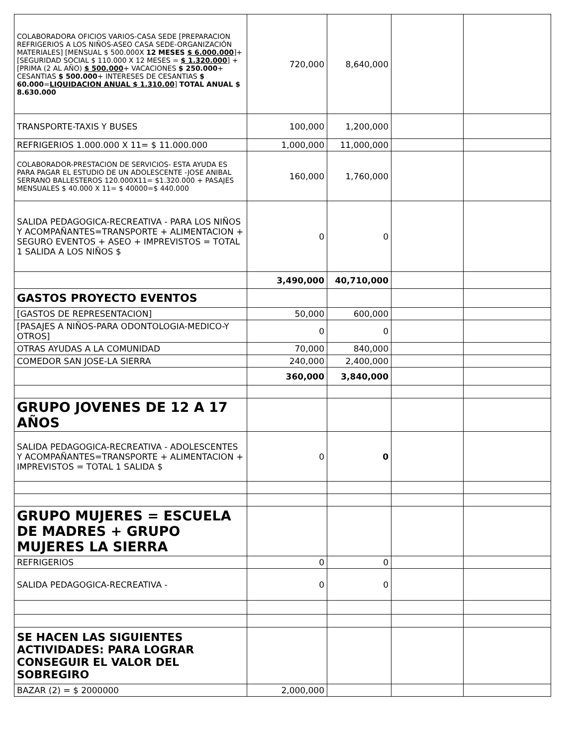| COLABORADORA OFICIOS VARIOS-CASA SEDE [PREPARACION REFRIGERIOS A LOS NIÑOS-ASEO CASA SEDE-ORGANIZACIÓN MATERIALES] [MENSUAL $ 500.000X 12 MESES $ 6.000.000 ]+[SEGURIDAD SOCIAL $ 110.000 X 12 MESES = $ 1.320.000 ] +[PRIMA (2 AL AÑO) $ 500.000 + VACACIONES $ 250.000 + CESANTIAS $ 500.000 + INTERESES DE CESANTIAS $ 60.000 = LIQUIDACION ANUAL $ 1.310.00 ] TOTAL ANUAL $ 8.630.000 | 720,000 | 8,640,000 | | |
| TRANSPORTE-TAXIS Y BUSES | 100,000 | 1,200,000 | | |
| REFRIGERIOS 1.000.000 X 11= $ 11.000.000 | 1,000,000 | 11,000,000 | | |
| COLABORADOR-PRESTACION DE SERVICIOS- ESTA AYUDA ES PARA PAGAR EL ESTUDIO DE UN ADOLESCENTE -JOSE ANIBAL SERRANO BALLESTEROS 120.000X11= $1.320.000 + PASAJES MENSUALES $ 40.000 X 11= $ 40000=$ 440.000 | 160,000 | 1,760,000 | | |
| SALIDA PEDAGOGICA-RECREATIVA - PARA LOS NIÑOS Y ACOMPAÑANTES=TRANSPORTE + ALIMENTACION + SEGURO EVENTOS + ASEO + IMPREVISTOS = TOTAL 1 SALIDA A LOS NIÑOS $ | 0 | 0 | | |
| | 3,490,000 | 40,710,000 | | |
| GASTOS PROYECTO EVENTOS | | | | |
| [GASTOS DE REPRESENTACION] | 50,000 | 600,000 | | |
| [PASAJES A NIÑOS-PARA ODONTOLOGIA-MEDICO-Y OTROS] | 0 | 0 | | |
| OTRAS AYUDAS A LA COMUNIDAD | 70,000 | 840,000 | | |
| COMEDOR SAN JOSE-LA SIERRA | 240,000 | 2,400,000 | | |
| | 360,000 | 3,840,000 | | |
| GRUPO JOVENES DE 12 A 17 AÑOS | | | | |
| SALIDA PEDAGOGICA-RECREATIVA - ADOLESCENTES Y ACOMPAÑANTES=TRANSPORTE + ALIMENTACION + IMPREVISTOS = TOTAL 1 SALIDA $ | 0 | 0 | | |
| GRUPO MUJERES = ESCUELA DE MADRES + GRUPO MUJERES LA SIERRA | | | | |
| REFRIGERIOS | 0 | 0 | | |
| SALIDA PEDAGOGICA-RECREATIVA - | 0 | 0 | | |
| SE HACEN LAS SIGUIENTES ACTIVIDADES: PARA LOGRAR CONSEGUIR EL VALOR DEL SOBREGIRO | | | | |
| BAZAR (2) = $ 2000000 | 2,000,000 | | | |